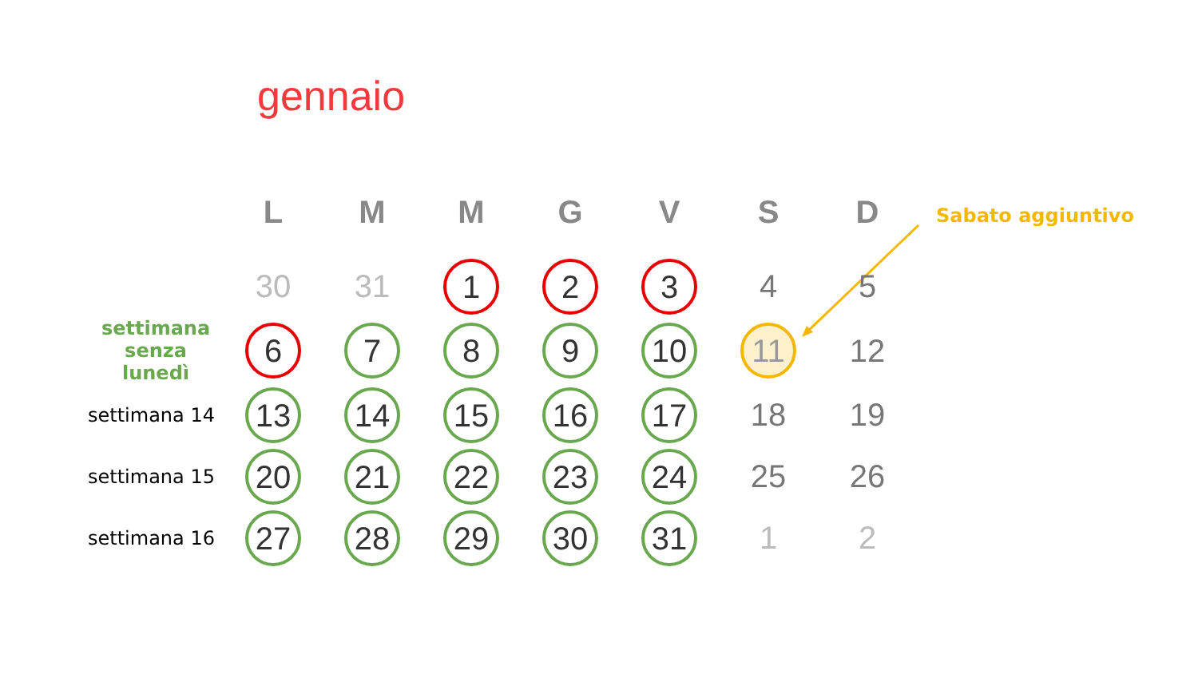gennaio
Sabato aggiuntivo
| | L | M | M | G | V | S | D |
| --- | --- | --- | --- | --- | --- | --- | --- |
| | 30 | 31 | 1 | 2 | 3 | 4 | 5 |
| settimana senza lunedì | 6 | 7 | 8 | 9 | 10 | 11 | 12 |
| settimana 14 | 13 | 14 | 15 | 16 | 17 | 18 | 19 |
| settimana 15 | 20 | 21 | 22 | 23 | 24 | 25 | 26 |
| settimana 16 | 27 | 28 | 29 | 30 | 31 | 1 | 2 |